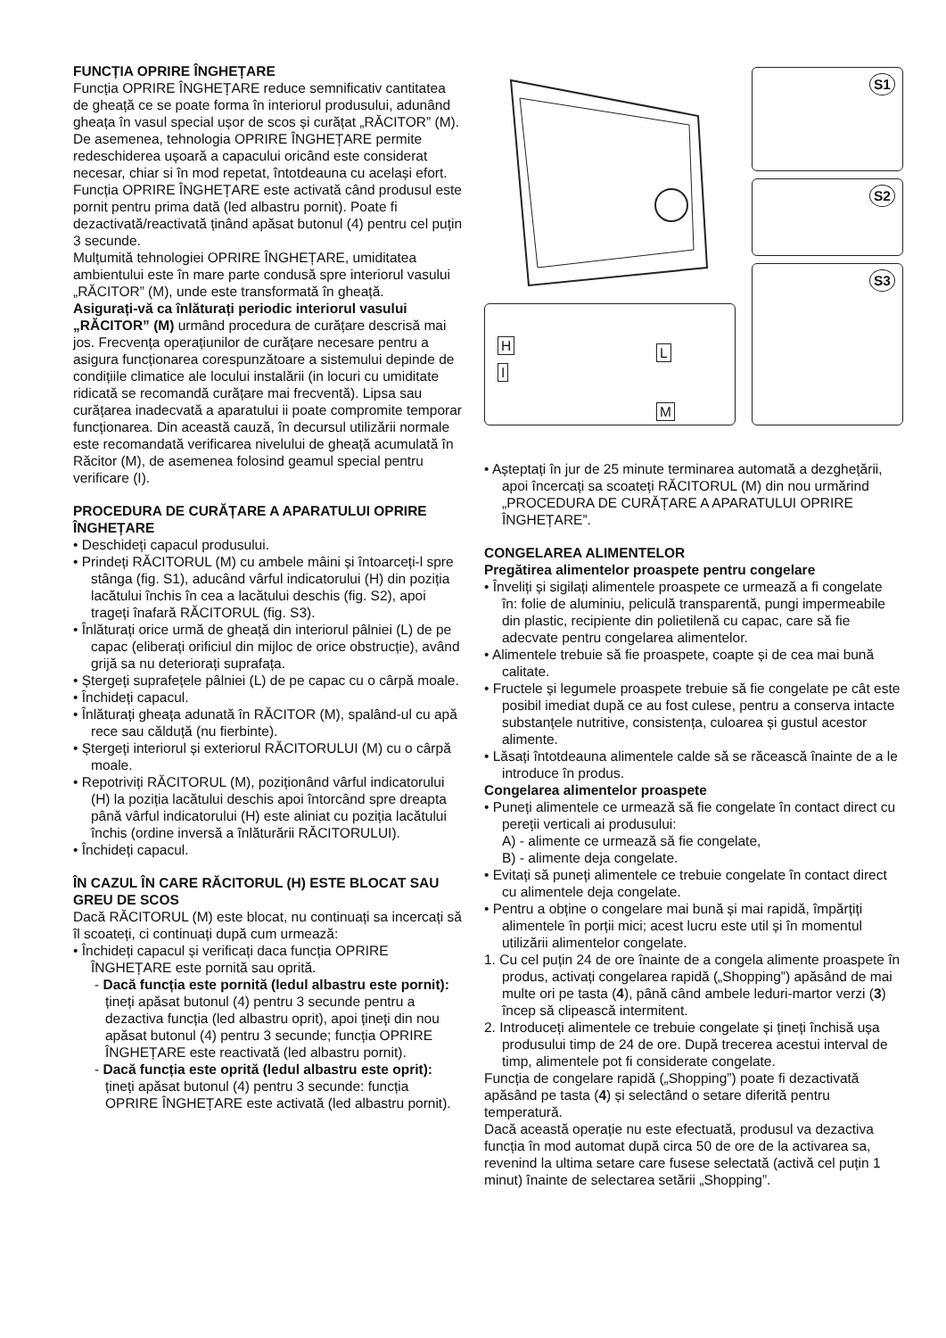FUNCȚIA OPRIRE ÎNGHEȚARE
Funcția OPRIRE ÎNGHEȚARE reduce semnificativ cantitatea de gheață ce se poate forma în interiorul produsului, adunând gheața în vasul special ușor de scos și curățat „RĂCITOR” (M). De asemenea, tehnologia OPRIRE ÎNGHEȚARE permite redeschiderea ușoară a capacului oricând este considerat necesar, chiar si în mod repetat, întotdeauna cu același efort.
Funcția OPRIRE ÎNGHEȚARE este activată când produsul este pornit pentru prima dată (led albastru pornit). Poate fi dezactivată/reactivată ținând apăsat butonul (4) pentru cel puțin 3 secunde.
Mulțumită tehnologiei OPRIRE ÎNGHEȚARE, umiditatea ambientului este în mare parte condusă spre interiorul vasului „RĂCITOR” (M), unde este transformată în gheață.
Asigurați-vă ca înlăturați periodic interiorul vasului „RĂCITOR” (M) urmând procedura de curățare descrisă mai jos. Frecvența operațiunilor de curățare necesare pentru a asigura funcționarea corespunzătoare a sistemului depinde de condițiile climatice ale locului instalării (in locuri cu umiditate ridicată se recomandă curățare mai frecventă). Lipsa sau curățarea inadecvată a aparatului ii poate compromite temporar funcționarea. Din această cauză, în decursul utilizării normale este recomandată verificarea nivelului de gheață acumulată în Răcitor (M), de asemenea folosind geamul special pentru verificare (I).
PROCEDURA DE CURĂȚARE A APARATULUI OPRIRE ÎNGHEȚARE
• Deschideți capacul produsului.
• Prindeți RĂCITORUL (M) cu ambele mâini și întoarceți-l spre stânga (fig. S1), aducând vârful indicatorului (H) din poziția lacătului închis în cea a lacătului deschis (fig. S2), apoi trageți înafară RĂCITORUL (fig. S3).
• Înlăturați orice urmă de gheață din interiorul pâlniei (L) de pe capac (eliberați orificiul din mijloc de orice obstrucție), având grijă sa nu deteriorați suprafața.
• Ștergeți suprafețele pâlniei (L) de pe capac cu o cârpă moale.
• Închideți capacul.
• Înlăturați gheața adunată în RĂCITOR (M), spalând-ul cu apă rece sau călduță (nu fierbinte).
• Ștergeți interiorul și exteriorul RĂCITORULUI (M) cu o cârpă moale.
• Repotriviți RĂCITORUL (M), poziționând vârful indicatorului (H) la poziția lacătului deschis apoi întorcând spre dreapta până vârful indicatorului (H) este aliniat cu poziția lacătului închis (ordine inversă a înlăturării RĂCITORULUI).
• Închideți capacul.
ÎN CAZUL ÎN CARE RĂCITORUL (H) ESTE BLOCAT SAU GREU DE SCOS
Dacă RĂCITORUL (M) este blocat, nu continuați sa incercați să îl scoateți, ci continuați după cum urmează:
• Închideți capacul și verificați daca funcția OPRIRE ÎNGHEȚARE este pornită sau oprită.
- Dacă funcția este pornită (ledul albastru este pornit): țineți apăsat butonul (4) pentru 3 secunde pentru a dezactiva funcția (led albastru oprit), apoi țineți din nou apăsat butonul (4) pentru 3 secunde; funcția OPRIRE ÎNGHEȚARE este reactivată (led albastru pornit).
- Dacă funcția este oprită (ledul albastru este oprit): țineți apăsat butonul (4) pentru 3 secunde: funcția OPRIRE ÎNGHEȚARE este activată (led albastru pornit).
S1
S2
S3
H
I
L
M
• Așteptați în jur de 25 minute terminarea automată a dezghețării, apoi încercați sa scoateți RĂCITORUL (M) din nou urmărind „PROCEDURA DE CURĂȚARE A APARATULUI OPRIRE ÎNGHEȚARE”.
CONGELAREA ALIMENTELOR
Pregătirea alimentelor proaspete pentru congelare
• Înveliți și sigilați alimentele proaspete ce urmează a fi congelate în: folie de aluminiu, peliculă transparentă, pungi impermeabile din plastic, recipiente din polietilenă cu capac, care să fie adecvate pentru congelarea alimentelor.
• Alimentele trebuie să fie proaspete, coapte și de cea mai bună calitate.
• Fructele și legumele proaspete trebuie să fie congelate pe cât este posibil imediat după ce au fost culese, pentru a conserva intacte substanțele nutritive, consistența, culoarea și gustul acestor alimente.
• Lăsați întotdeauna alimentele calde să se răcească înainte de a le introduce în produs.
Congelarea alimentelor proaspete
• Puneți alimentele ce urmează să fie congelate în contact direct cu pereții verticali ai produsului:
A) - alimente ce urmează să fie congelate,
B) - alimente deja congelate.
• Evitați să puneți alimentele ce trebuie congelate în contact direct cu alimentele deja congelate.
• Pentru a obține o congelare mai bună și mai rapidă, împărțiți alimentele în porții mici; acest lucru este util și în momentul utilizării alimentelor congelate.
1. Cu cel puțin 24 de ore înainte de a congela alimente proaspete în produs, activați congelarea rapidă („Shopping”) apăsând de mai multe ori pe tasta (4), până când ambele leduri-martor verzi (3) încep să clipească intermitent.
2. Introduceți alimentele ce trebuie congelate și țineți închisă ușa produsului timp de 24 de ore. După trecerea acestui interval de timp, alimentele pot fi considerate congelate.
Funcția de congelare rapidă („Shopping”) poate fi dezactivată apăsând pe tasta (4) și selectând o setare diferită pentru temperatură.
Dacă această operație nu este efectuată, produsul va dezactiva funcția în mod automat după circa 50 de ore de la activarea sa, revenind la ultima setare care fusese selectată (activă cel puțin 1 minut) înainte de selectarea setării „Shopping”.